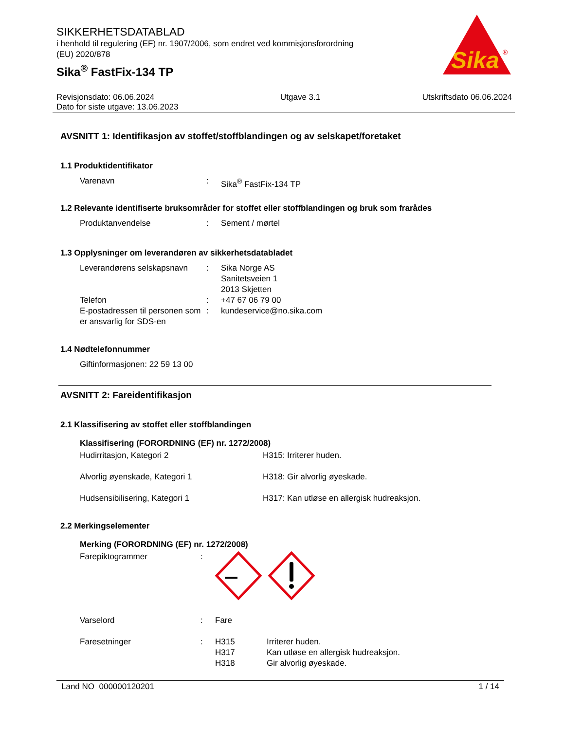Sika
®
SIKKERHETSDATABLAD
i henhold til regulering (EF) nr. 1907/2006, som endret ved kommisjonsforordning
(EU) 2020/878
Sika<sup>®</sup> FastFix-134 TP
Revisjonsdato: 06.06.2024
Dato for siste utgave: 13.06.2023
Utgave 3.1 Utskriftsdato 06.06.2024
AVSNITT 1: Identifikasjon av stoffet/stoffblandingen og av selskapet/foretaket
1.1 Produktidentifikator
| Varenavn | : | Sika<sup>®</sup> FastFix-134 TP |
1.2 Relevante identifiserte bruksområder for stoffet eller stoffblandingen og bruk som frarådes
| Produktanvendelse | : | Sement / mørtel |
1.3 Opplysninger om leverandøren av sikkerhetsdatabladet
| Leverandørens selskapsnavn | : | Sika Norge AS Sanitetsveien 1 2013 Skjetten |
| Telefon | : | +47 67 06 79 00 |
| E-postadressen til personen som er ansvarlig for SDS-en | : | kundeservice@no.sika.com |
1.4 Nødtelefonnummer
| Giftinformasjonen: 22 59 13 00 |
AVSNITT 2: Fareidentifikasjon
2.1 Klassifisering av stoffet eller stoffblandingen
Klassifisering (FORORDNING (EF) nr. 1272/2008)
| Hudirritasjon, Kategori 2 | H315: Irriterer huden. |
| Alvorlig øyenskade, Kategori 1 | H318: Gir alvorlig øyeskade. |
| Hudsensibilisering, Kategori 1 | H317: Kan utløse en allergisk hudreaksjon. |
2.2 Merkingselementer
Merking (FORORDNING (EF) nr. 1272/2008)
| Farepiktogrammer | : | | |
| Varselord | : | Fare | |
| Faresetninger | : | H315 H317 H318 | Irriterer huden. Kan utløse en allergisk hudreaksjon. Gir alvorlig øyeskade. |
Land NO 000000120201 1 / 14